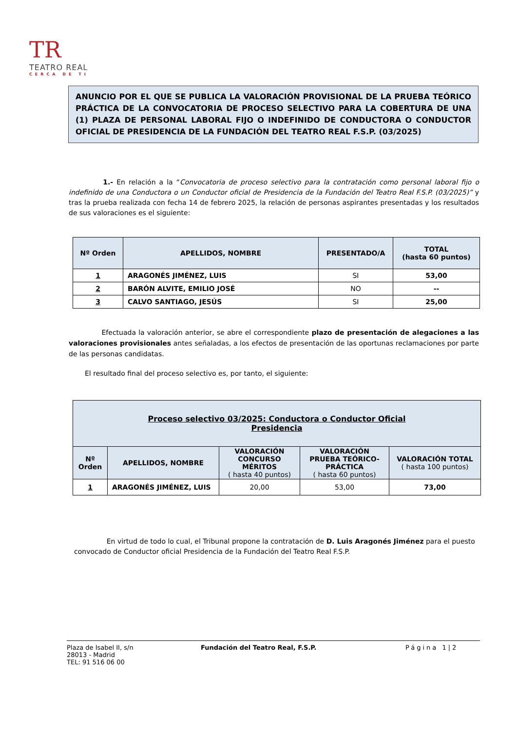TR TEATRO REAL CERCA DE TI
ANUNCIO POR EL QUE SE PUBLICA LA VALORACIÓN PROVISIONAL DE LA PRUEBA TEÓRICO PRÁCTICA DE LA CONVOCATORIA DE PROCESO SELECTIVO PARA LA COBERTURA DE UNA (1) PLAZA DE PERSONAL LABORAL FIJO O INDEFINIDO DE CONDUCTORA O CONDUCTOR OFICIAL DE PRESIDENCIA DE LA FUNDACIÓN DEL TEATRO REAL F.S.P. (03/2025)
1.- En relación a la “Convocatoria de proceso selectivo para la contratación como personal laboral fijo o indefinido de una Conductora o un Conductor oficial de Presidencia de la Fundación del Teatro Real F.S.P. (03/2025)” y tras la prueba realizada con fecha 14 de febrero 2025, la relación de personas aspirantes presentadas y los resultados de sus valoraciones es el siguiente:
| Nº Orden | APELLIDOS, NOMBRE | PRESENTADO/A | TOTAL (hasta 60 puntos) |
| --- | --- | --- | --- |
| 1 | ARAGONÉS JIMÉNEZ, LUIS | SI | 53,00 |
| 2 | BARÓN ALVITE, EMILIO JOSÉ | NO | -- |
| 3 | CALVO SANTIAGO, JESÚS | SI | 25,00 |
Efectuada la valoración anterior, se abre el correspondiente plazo de presentación de alegaciones a las valoraciones provisionales antes señaladas, a los efectos de presentación de las oportunas reclamaciones por parte de las personas candidatas.
El resultado final del proceso selectivo es, por tanto, el siguiente:
| Proceso selectivo 03/2025: Conductora o Conductor Oficial Presidencia | | | | |
| --- | --- | --- | --- | --- |
| Nº Orden | APELLIDOS, NOMBRE | VALORACIÓN CONCURSO MÉRITOS ( hasta 40 puntos) | VALORACIÓN PRUEBA TEÓRICO- PRÁCTICA ( hasta 60 puntos) | VALORACIÓN TOTAL ( hasta 100 puntos) |
| 1 | ARAGONÉS JIMÉNEZ, LUIS | 20,00 | 53,00 | 73,00 |
En virtud de todo lo cual, el Tribunal propone la contratación de D. Luis Aragonés Jiménez para el puesto convocado de Conductor oficial Presidencia de la Fundación del Teatro Real F.S.P.
Plaza de Isabel II, s/n
28013 - Madrid
TEL: 91 516 06 00
Fundación del Teatro Real, F.S.P. Página 1|2